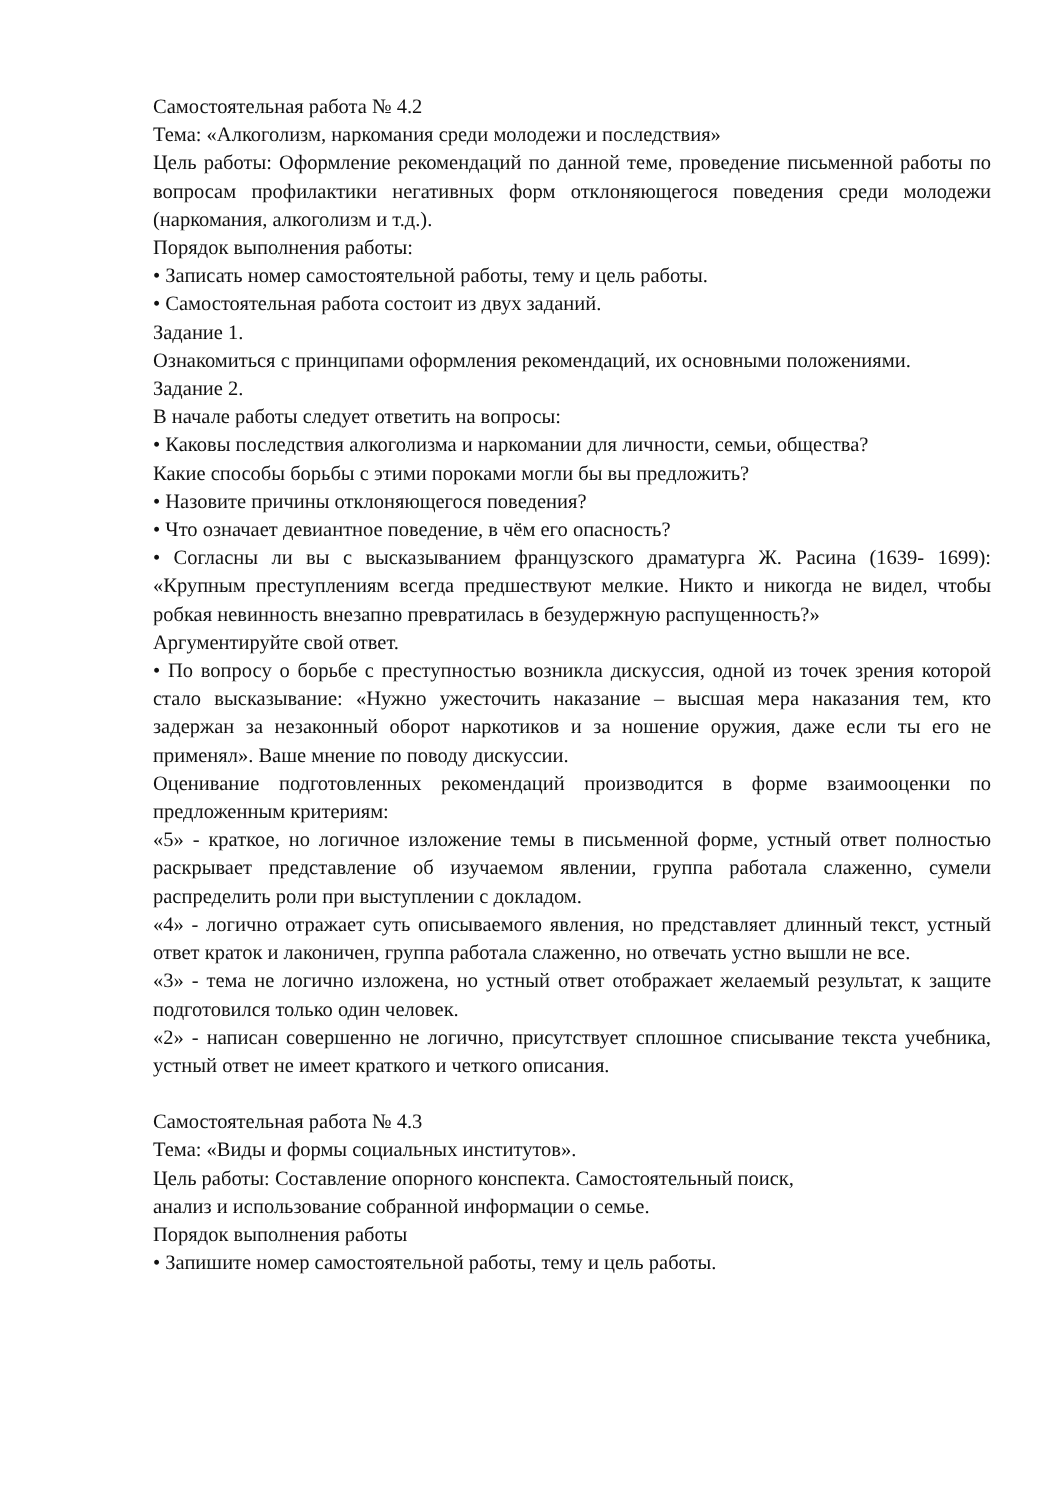Самостоятельная работа № 4.2
Тема: «Алкоголизм, наркомания среди молодежи и последствия»
Цель работы: Оформление рекомендаций по данной теме, проведение письменной работы по вопросам профилактики негативных форм отклоняющегося поведения среди молодежи (наркомания, алкоголизм и т.д.).
Порядок выполнения работы:
• Записать номер самостоятельной работы, тему и цель работы.
• Самостоятельная работа состоит из двух заданий.
Задание 1.
Ознакомиться с принципами оформления рекомендаций, их основными положениями.
Задание 2.
В начале работы следует ответить на вопросы:
• Каковы последствия алкоголизма и наркомании для личности, семьи, общества?
Какие способы борьбы с этими пороками могли бы вы предложить?
• Назовите причины отклоняющегося поведения?
• Что означает девиантное поведение, в чём его опасность?
• Согласны ли вы с высказыванием французского драматурга Ж. Расина (1639- 1699): «Крупным преступлениям всегда предшествуют мелкие. Никто и никогда не видел, чтобы робкая невинность внезапно превратилась в безудержную распущенность?»
Аргументируйте свой ответ.
• По вопросу о борьбе с преступностью возникла дискуссия, одной из точек зрения которой стало высказывание: «Нужно ужесточить наказание – высшая мера наказания тем, кто задержан за незаконный оборот наркотиков и за ношение оружия, даже если ты его не применял». Ваше мнение по поводу дискуссии.
Оценивание подготовленных рекомендаций производится в форме взаимооценки по предложенным критериям:
«5» - краткое, но логичное изложение темы в письменной форме, устный ответ полностью раскрывает представление об изучаемом явлении, группа работала слаженно, сумели распределить роли при выступлении с докладом.
«4» - логично отражает суть описываемого явления, но представляет длинный текст, устный ответ краток и лаконичен, группа работала слаженно, но отвечать устно вышли не все.
«3» - тема не логично изложена, но устный ответ отображает желаемый результат, к защите подготовился только один человек.
«2» - написан совершенно не логично, присутствует сплошное списывание текста учебника, устный ответ не имеет краткого и четкого описания.
Самостоятельная работа № 4.3
Тема: «Виды и формы социальных институтов».
Цель работы: Составление опорного конспекта. Самостоятельный поиск,
анализ и использование собранной информации о семье.
Порядок выполнения работы
• Запишите номер самостоятельной работы, тему и цель работы.